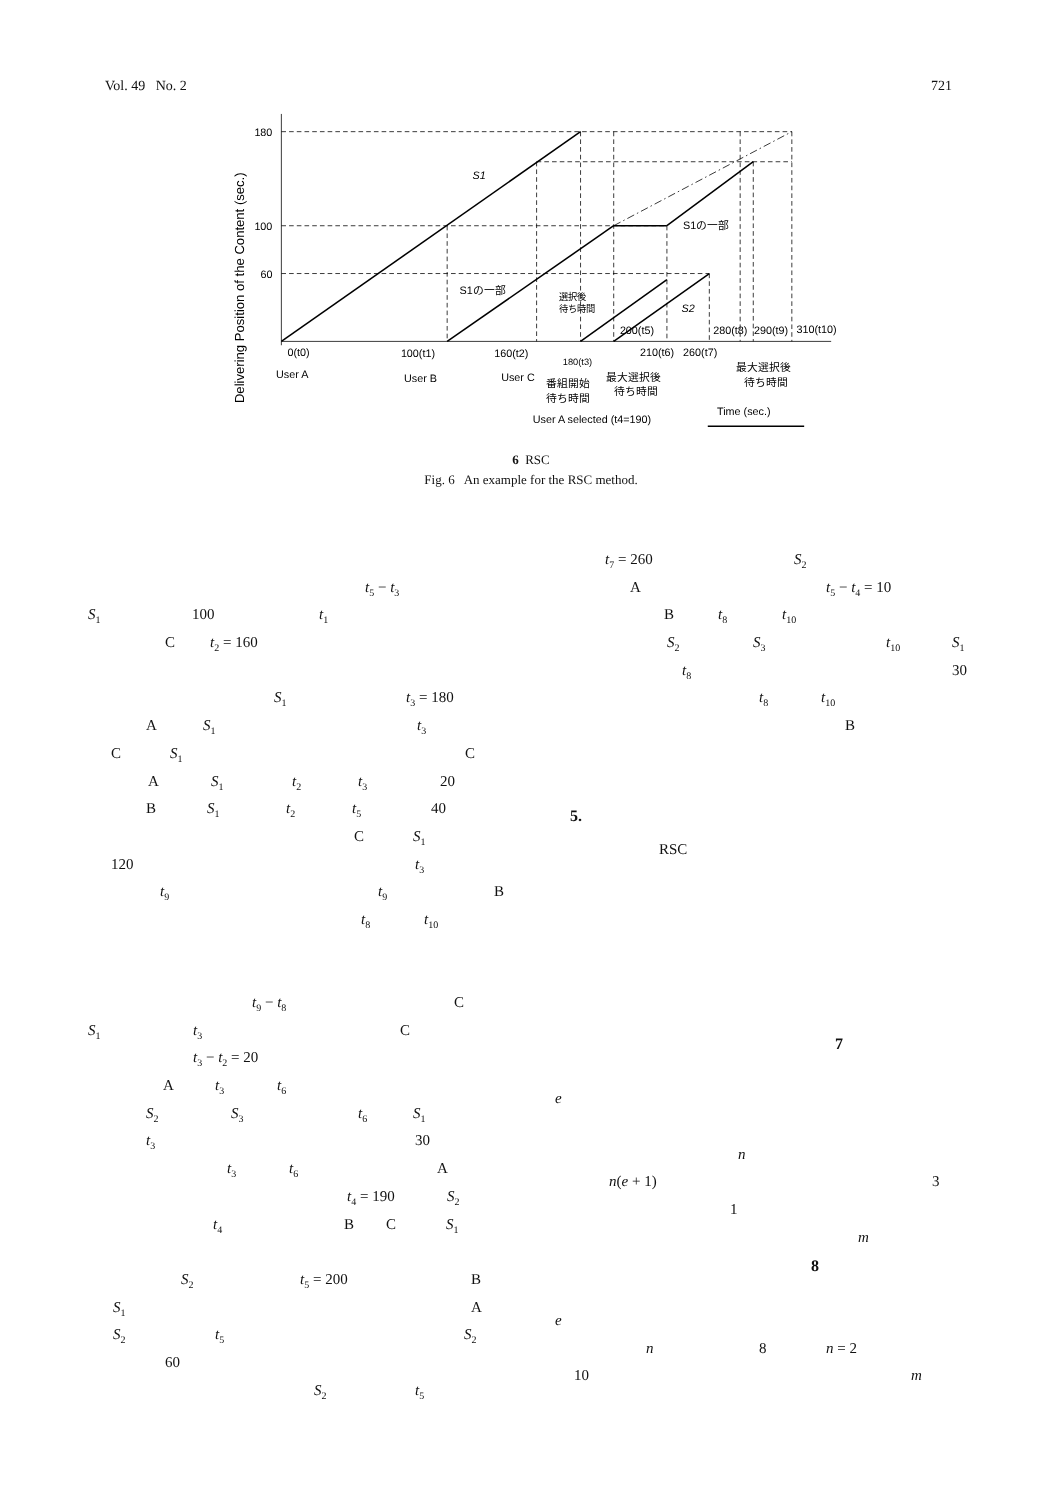Vol. 49 No. 2 721
180
100
60
S1
S1の一部
S1の一部
S2
選択後
待ち時間
200(t5)
280(t8)
290(t9)
310(t10)
0(t0)
100(t1)
160(t2)
180(t3)
210(t6)
260(t7)
User A
User B
User C
番組開始
待ち時間
最大選択後
待ち時間
最大選択後
待ち時間
User A selected (t4=190)
Time (sec.)
Delivering Position of the Content (sec.)
6 RSC
Fig. 6 An example for the RSC method.
t<sub>5</sub> − t<sub>3</sub>
S<sub>1</sub> 100 t<sub>1</sub>
Ct<sub>2</sub> = 160
S<sub>1</sub> t<sub>3</sub> = 180
A S<sub>1</sub> t<sub>3</sub>
C S<sub>1</sub> C
A S<sub>1</sub> t<sub>2</sub> t<sub>3</sub> 20
B S<sub>1</sub> t<sub>2</sub> t<sub>5</sub> 40
C S<sub>1</sub>
120 t<sub>3</sub>
t<sub>9</sub> t<sub>9</sub> B
t<sub>8</sub> t<sub>10</sub>
t<sub>9</sub> − t<sub>8</sub> C
S<sub>1</sub> t<sub>3</sub> C
t<sub>3</sub> − t<sub>2</sub> = 20
At<sub>3</sub> t<sub>6</sub>
S<sub>2</sub> S<sub>3</sub> t<sub>6</sub> S<sub>1</sub>
t<sub>3</sub> 30
t<sub>3</sub> t<sub>6</sub> A
t<sub>4</sub> = 190 S<sub>2</sub>
t<sub>4</sub> B C S<sub>1</sub>
S<sub>2</sub> t<sub>5</sub> = 200 B
S<sub>1</sub> A
S<sub>2</sub> t<sub>5</sub> S<sub>2</sub>
60
S<sub>2</sub> t<sub>5</sub>
t<sub>7</sub> = 260 S<sub>2</sub>
At<sub>5</sub> − t<sub>4</sub> = 10
Bt<sub>8</sub> t<sub>10</sub>
S<sub>2</sub> S<sub>3</sub> t<sub>10</sub> S<sub>1</sub>
t<sub>8</sub> 30
t<sub>8</sub> t<sub>10</sub>
B
5.
RSC
7
e
n
n(e + 1) 3
1
m
8
e
n 8 n = 2
10 m